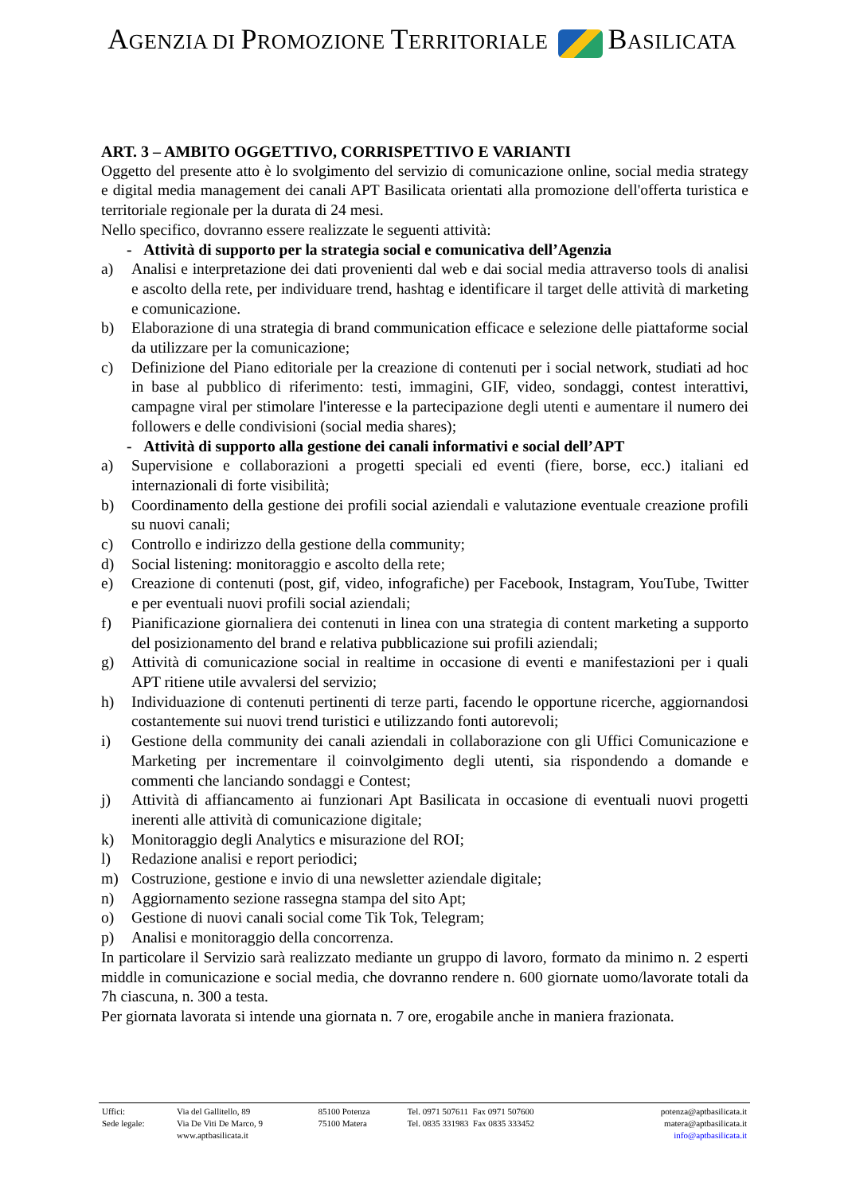AGENZIA DI PROMOZIONE TERRITORIALE BASILICATA
ART. 3 – AMBITO OGGETTIVO, CORRISPETTIVO E VARIANTI
Oggetto del presente atto è lo svolgimento del servizio di comunicazione online, social media strategy e digital media management dei canali APT Basilicata orientati alla promozione dell'offerta turistica e territoriale regionale per la durata di 24 mesi.
Nello specifico, dovranno essere realizzate le seguenti attività:
- Attività di supporto per la strategia social e comunicativa dell’Agenzia
a) Analisi e interpretazione dei dati provenienti dal web e dai social media attraverso tools di analisi e ascolto della rete, per individuare trend, hashtag e identificare il target delle attività di marketing e comunicazione.
b) Elaborazione di una strategia di brand communication efficace e selezione delle piattaforme social da utilizzare per la comunicazione;
c) Definizione del Piano editoriale per la creazione di contenuti per i social network, studiati ad hoc in base al pubblico di riferimento: testi, immagini, GIF, video, sondaggi, contest interattivi, campagne viral per stimolare l'interesse e la partecipazione degli utenti e aumentare il numero dei followers e delle condivisioni (social media shares);
- Attività di supporto alla gestione dei canali informativi e social dell’APT
a) Supervisione e collaborazioni a progetti speciali ed eventi (fiere, borse, ecc.) italiani ed internazionali di forte visibilità;
b) Coordinamento della gestione dei profili social aziendali e valutazione eventuale creazione profili su nuovi canali;
c) Controllo e indirizzo della gestione della community;
d) Social listening: monitoraggio e ascolto della rete;
e) Creazione di contenuti (post, gif, video, infografiche) per Facebook, Instagram, YouTube, Twitter e per eventuali nuovi profili social aziendali;
f) Pianificazione giornaliera dei contenuti in linea con una strategia di content marketing a supporto del posizionamento del brand e relativa pubblicazione sui profili aziendali;
g) Attività di comunicazione social in realtime in occasione di eventi e manifestazioni per i quali APT ritiene utile avvalersi del servizio;
h) Individuazione di contenuti pertinenti di terze parti, facendo le opportune ricerche, aggiornandosi costantemente sui nuovi trend turistici e utilizzando fonti autorevoli;
i) Gestione della community dei canali aziendali in collaborazione con gli Uffici Comunicazione e Marketing per incrementare il coinvolgimento degli utenti, sia rispondendo a domande e commenti che lanciando sondaggi e Contest;
j) Attività di affiancamento ai funzionari Apt Basilicata in occasione di eventuali nuovi progetti inerenti alle attività di comunicazione digitale;
k) Monitoraggio degli Analytics e misurazione del ROI;
l) Redazione analisi e report periodici;
m) Costruzione, gestione e invio di una newsletter aziendale digitale;
n) Aggiornamento sezione rassegna stampa del sito Apt;
o) Gestione di nuovi canali social come Tik Tok, Telegram;
p) Analisi e monitoraggio della concorrenza.
In particolare il Servizio sarà realizzato mediante un gruppo di lavoro, formato da minimo n. 2 esperti middle in comunicazione e social media, che dovranno rendere n. 600 giornate uomo/lavorate totali da 7h ciascuna, n. 300 a testa.
Per giornata lavorata si intende una giornata n. 7 ore, erogabile anche in maniera frazionata.
| Uffici: | Via del Gallitello, 89 | 85100 Potenza | Tel. 0971 507611 Fax 0971 507600 | potenza@aptbasilicata.it |
| Sede legale: | Via De Viti De Marco, 9 | 75100 Matera | Tel. 0835 331983 Fax 0835 333452 | matera@aptbasilicata.it |
| | www.aptbasilicata.it | | | info@aptbasilicata.it |